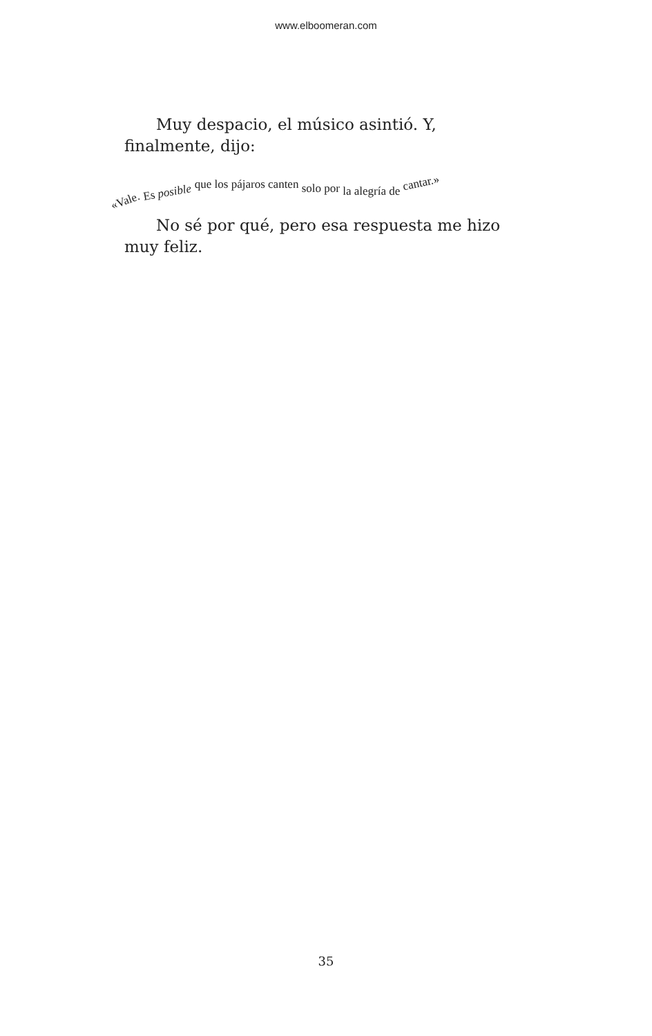www.elboomeran.com
Muy despacio, el músico asintió. Y, finalmente, dijo:
«Vale. Es posible que los pájaros canten solo por la alegría de cantar.»
No sé por qué, pero esa respuesta me hizo muy feliz.
35